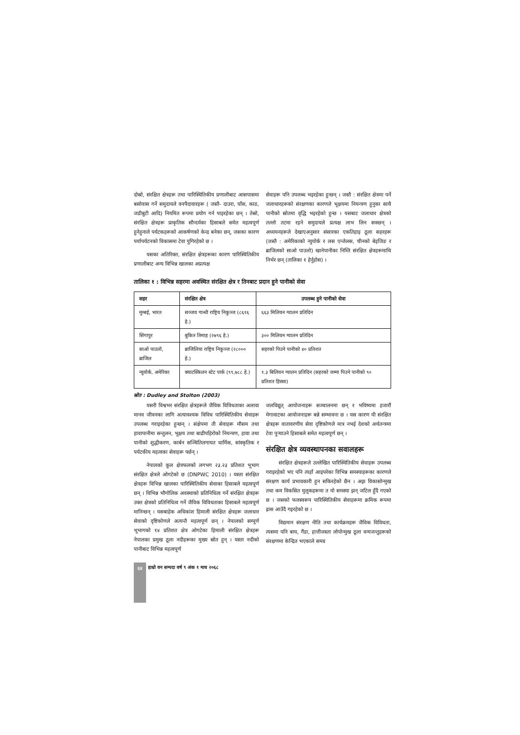दोस्रो, संरक्षित क्षेत्रहरू तथा पारिस्थितिकीय प्रणालीबाट आसपासमा बसोवास गर्ने समुदायले वनपैदावारहरू ( जस्तै- दाउरा, घाँस, काठ, जडीबुटी आदि) नियमित रूपमा प्रयोग गर्न पाइरहेका छन् । तेस्रो, संरक्षित क्षेत्रहरू प्राकृतिक सौन्दर्यका हिसाबले समेत महत्वपूर्ण हुनेहुनाले पर्यटकहरूको आकर्षणको केन्द्र बनेका छन्, जसका कारण पर्यापर्यटनको विकासमा टेवा पुगिरहेको छ ।
यसका अतिरिक्त, संरक्षित क्षेत्रहरूका कारण पारिस्थितिकीय प्रणालीबाट अन्य विभिन्न खालका अप्रत्यक्ष
सेवाहरू पनि उपलब्ध भइरहेका हुन्छन् । जस्तै : संरक्षित क्षेत्रमा पर्ने जलाधारहरूको संरक्षणका कारणले भूक्षयमा नियन्त्रण हुनुका साथै पानीको स्रोतमा वृद्धि भइरहेको हुन्छ । यसबाट जलाधार क्षेत्रको तल्लो तटमा रहने समुदायले प्रत्यक्ष लाभ लिन सक्छन् । अध्ययनहरूले देखाएअनुसार संसारका एकतिहाइ ठूला सहरहरू (जस्तै : अमेरिकाको न्युयोर्क र लस एन्जेलस, चीनको बेइजिङ र ब्राजिलको साओ पाउलो) खानेपानीका निम्ति संरक्षित क्षेत्रहरूमाथि निर्भर छन् (तालिका १ हेर्नुहोस) ।
तालिका १ : विभिन्न सहरमा अवस्थित संरक्षित क्षेत्र र तिनबाट प्रदान हुने पानीको सेवा
| सहर | संरक्षित क्षेत्र | उपलब्ध हुने पानीको सेवा |
| --- | --- | --- |
| मुम्बई, भारत | सञ्जय गान्धी राष्ट्रिय निकुञ्ज (८६९६ हे.) | ६६३ मिलियन ग्यालन प्रतिदिन |
| सिंगापुर | बुकित तिमाह (२७९६ हे.) | ३०० मिलियन ग्यालन प्रतिदिन |
| साओ पाउलो, ब्राजिल | ब्राजिलिया राष्ट्रिय निकुञ्ज (२८००० हे.) | सहरको पिउने पानीको ४० प्रतिशत |
| न्युयोर्क, अमेरिका | क्याटस्किलन स्टेट पार्क (९९,७८८ हे.) | १.३ बिलियन ग्यालन प्रतिदिन (सहरको जम्मा पिउने पानीको ९० प्रतिशत हिस्सा) |
स्रोत : Dudley and Stolton (2003)
यसरी विश्वभर संरक्षित क्षेत्रहरूले जैविक विविधताका अलावा मानव जीवनका लागि अत्यावश्यक विविध पारिस्थितिकीय सेवाहरू उपलब्ध गराइरहेका हुन्छन् । संक्षेपमा ती सेवाहरू मौसम तथा हावापानीमा सन्तुलन, भूक्षय तथा बाढीपहिरोको नियन्त्रण, हावा तथा पानीको शुद्धीकरण, कार्बन सञ्चितिलगायत धार्मिक, सांस्कृतिक र पर्यटकीय महत्वका सेवाहरू पर्छन् ।
नेपालको कुल क्षेत्रफलको लगभग २३.२३ प्रतिशत भूभाग संरक्षित क्षेत्रले ओगटेको छ (DNPWC 2010) । यस्ता संरक्षित क्षेत्रहरू विभिन्न खालका पारिस्थितिकीय सेवाका हिसाबले महत्वपूर्ण छन् । विभिन्न भौगोलिक अवस्थाको प्रतिनिधित्व गर्ने संरक्षित क्षेत्रहरू उक्त क्षेत्रको प्रतिनिधित्व गर्ने जैविक विविधताका हिसाबले महत्वपूर्ण मानिन्छन् । यसबाहेक अधिकांश हिमाली संरक्षित क्षेत्रहरू जलाधार सेवाको दृष्टिकोणले अत्यन्तै महत्वपूर्ण छन् । नेपालको सम्पूर्ण भूभागको १४ प्रतिशत क्षेत्र ओगटेका हिमाली संरक्षित क्षेत्रहरू नेपालका प्रमुख ठूला नदीहरूका मुख्य स्रोत हुन् । यस्ता नदीको पानीबाट विभिन्न महत्वपूर्ण
जलविद्युत् आयोजनाहरू सञ्चालनमा छन् र भविष्यमा हजारौं मेगावाटका आयोजनाहरू बन्ने सम्भावना छ । यस कारण यी संरक्षित क्षेत्रहरू वातावरणीय सेवा दृष्टिकोणले मात्र नभई देशको अर्थतन्त्रमा टेवा पुऱ्याउने हिसाबले समेत महत्वपूर्ण छन् ।
संरक्षित क्षेत्र व्यवस्थापनका सवालहरू
संरक्षित क्षेत्रहरूले उल्लेखित पारिस्थितिकीय सेवाहरू उपलब्ध गराइरहेको भए पनि त्यहाँ आइपरेका विभिन्न समस्याहरूका कारणले संरक्षण कार्य प्रभावकारी हुन सकिरहेको छैन । अझ विकासोन्मुख तथा कम विकसित मुलुकहरूमा त यो समस्या झन् जटिल हुँदै गएको छ । जसको फलस्वरूप पारिस्थितिकीय सेवाहरूमा क्रमिक रूपमा ह्रास आउँदै गइरहेको छ ।
विद्यमान संरक्षण नीति तथा कार्यक्रमहरू जैविक विविधता, त्यसमा पनि बाघ, गैंडा, हात्तीजस्ता लोपोन्मुख ठूला वन्यजन्तुहरूको संरक्षणमा केन्द्रित भएकाले समग्र
६४
हाम्रो वन सम्पदा वर्ष ९ अंक १ माघ २०६८